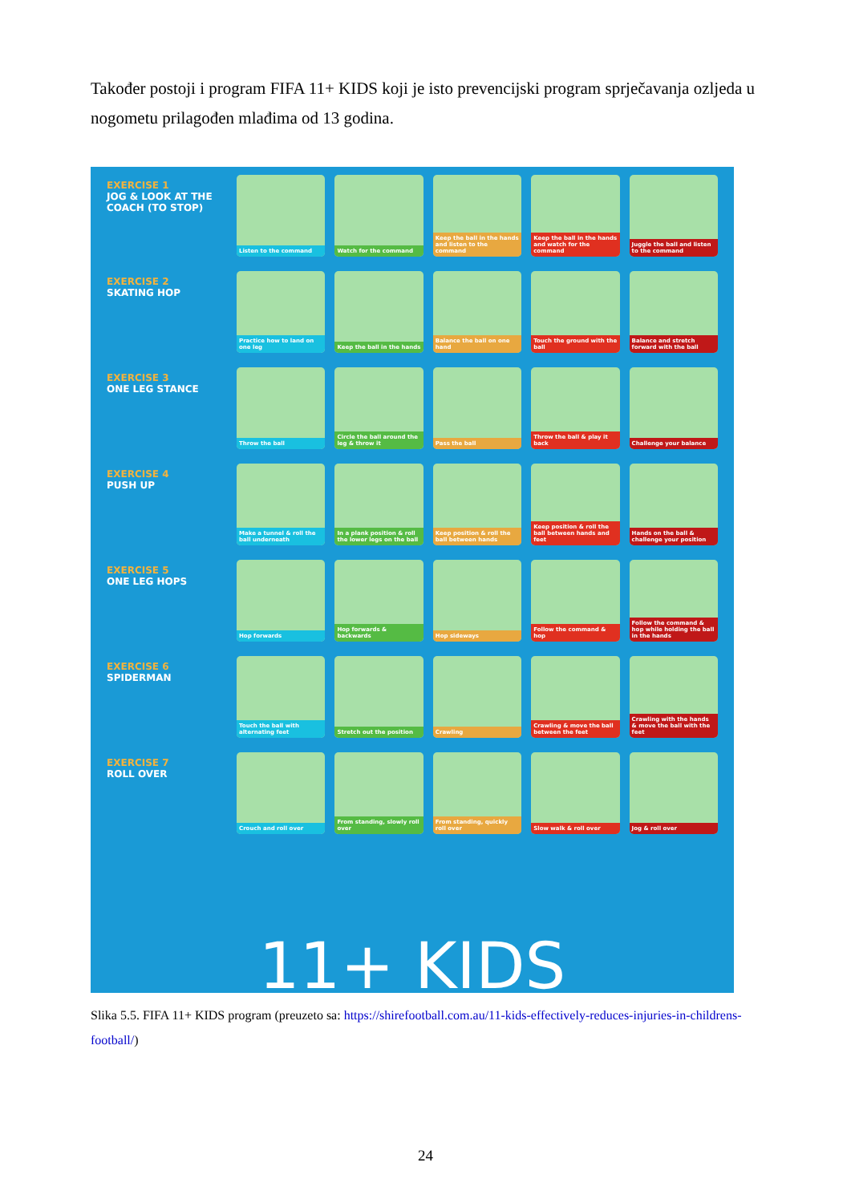Također postoji i program FIFA 11+ KIDS koji je isto prevencijski program sprječavanja ozljeda u nogometu prilagođen mlađima od 13 godina.
EXERCISE 1
JOG & LOOK AT THE COACH (TO STOP)
Listen to the command
Watch for the command
Keep the ball in the hands and listen to the command
Keep the ball in the hands and watch for the command
Juggle the ball and listen to the command
EXERCISE 2
SKATING HOP
Practice how to land on one leg
Keep the ball in the hands
Balance the ball on one hand
Touch the ground with the ball
Balance and stretch forward with the ball
EXERCISE 3
ONE LEG STANCE
Throw the ball
Circle the ball around the leg & throw it
Pass the ball
Throw the ball & play it back
Challenge your balance
EXERCISE 4
PUSH UP
Make a tunnel & roll the ball underneath
In a plank position & roll the lower legs on the ball
Keep position & roll the ball between hands
Keep position & roll the ball between hands and feet
Hands on the ball & challenge your position
EXERCISE 5
ONE LEG HOPS
Hop forwards
Hop forwards & backwards
Hop sideways
Follow the command & hop
Follow the command & hop while holding the ball in the hands
EXERCISE 6
SPIDERMAN
Touch the ball with alternating feet
Stretch out the position
Crawling
Crawling & move the ball between the feet
Crawling with the hands & move the ball with the feet
EXERCISE 7
ROLL OVER
Crouch and roll over
From standing, slowly roll over
From standing, quickly roll over
Slow walk & roll over
Jog & roll over
11+ KIDS
Slika 5.5. FIFA 11+ KIDS program (preuzeto sa: https://shirefootball.com.au/11-kids-effectively-reduces-injuries-in-childrens-football/)
24